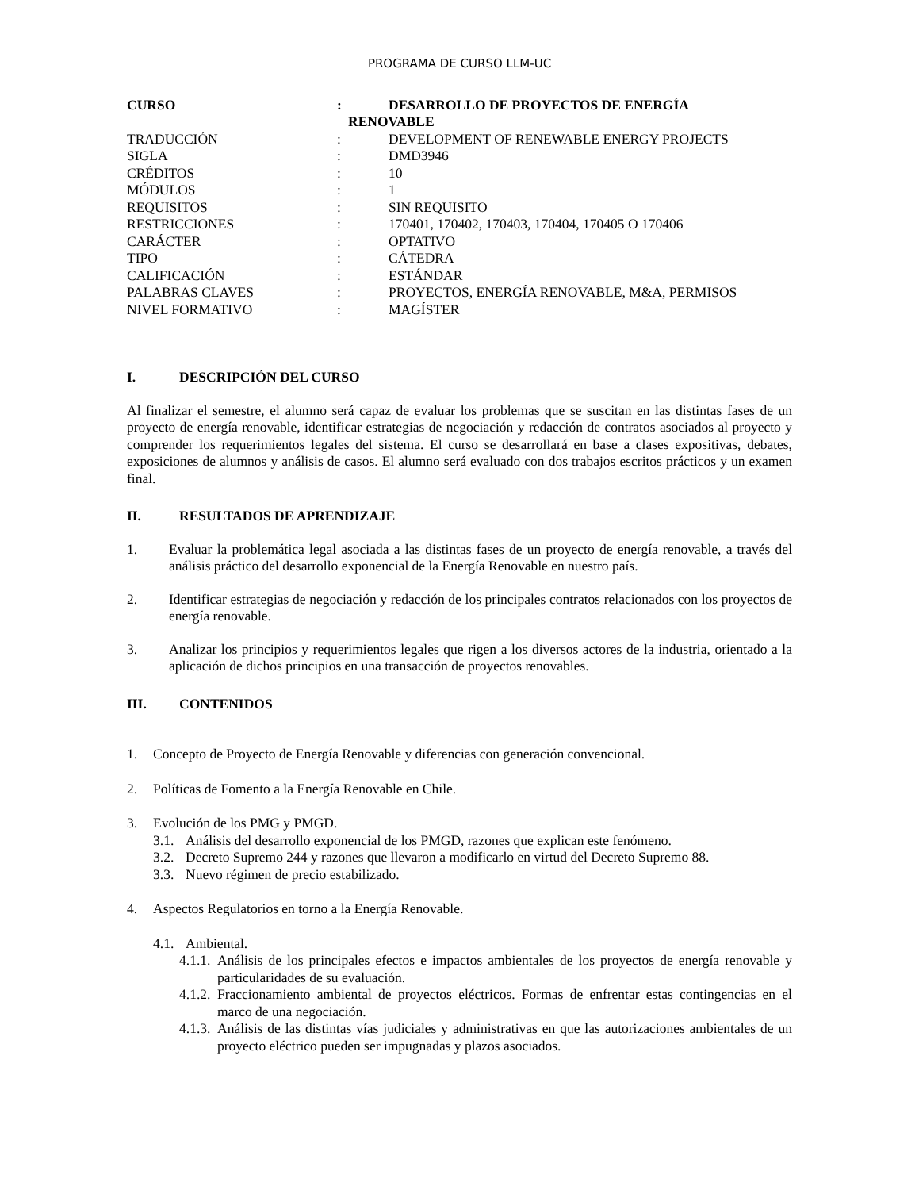PROGRAMA DE CURSO LLM-UC
CURSO : DESARROLLO DE PROYECTOS DE ENERGÍA
RENOVABLE
TRADUCCIÓN : DEVELOPMENT OF RENEWABLE ENERGY PROJECTS
SIGLA : DMD3946
CRÉDITOS : 10
MÓDULOS : 1
REQUISITOS : SIN REQUISITO
RESTRICCIONES : 170401, 170402, 170403, 170404, 170405 O 170406
CARÁCTER : OPTATIVO
TIPO : CÁTEDRA
CALIFICACIÓN : ESTÁNDAR
PALABRAS CLAVES : PROYECTOS, ENERGÍA RENOVABLE, M&A, PERMISOS
NIVEL FORMATIVO : MAGÍSTER
I. DESCRIPCIÓN DEL CURSO
Al finalizar el semestre, el alumno será capaz de evaluar los problemas que se suscitan en las distintas fases de un proyecto de energía renovable, identificar estrategias de negociación y redacción de contratos asociados al proyecto y comprender los requerimientos legales del sistema. El curso se desarrollará en base a clases expositivas, debates, exposiciones de alumnos y análisis de casos. El alumno será evaluado con dos trabajos escritos prácticos y un examen final.
II. RESULTADOS DE APRENDIZAJE
1. Evaluar la problemática legal asociada a las distintas fases de un proyecto de energía renovable, a través del análisis práctico del desarrollo exponencial de la Energía Renovable en nuestro país.
2. Identificar estrategias de negociación y redacción de los principales contratos relacionados con los proyectos de energía renovable.
3. Analizar los principios y requerimientos legales que rigen a los diversos actores de la industria, orientado a la aplicación de dichos principios en una transacción de proyectos renovables.
III. CONTENIDOS
1. Concepto de Proyecto de Energía Renovable y diferencias con generación convencional.
2. Políticas de Fomento a la Energía Renovable en Chile.
3. Evolución de los PMG y PMGD.
3.1.
Análisis del desarrollo exponencial de los PMGD, razones que explican este fenómeno.
3.2.
Decreto Supremo 244 y razones que llevaron a modificarlo en virtud del Decreto Supremo 88.
3.3.
Nuevo régimen de precio estabilizado.
4. Aspectos Regulatorios en torno a la Energía Renovable.
4.1.
Ambiental.
4.1.1.
Análisis de los principales efectos e impactos ambientales de los proyectos de energía renovable y particularidades de su evaluación.
4.1.2.
Fraccionamiento ambiental de proyectos eléctricos. Formas de enfrentar estas contingencias en el marco de una negociación.
4.1.3.
Análisis de las distintas vías judiciales y administrativas en que las autorizaciones ambientales de un proyecto eléctrico pueden ser impugnadas y plazos asociados.